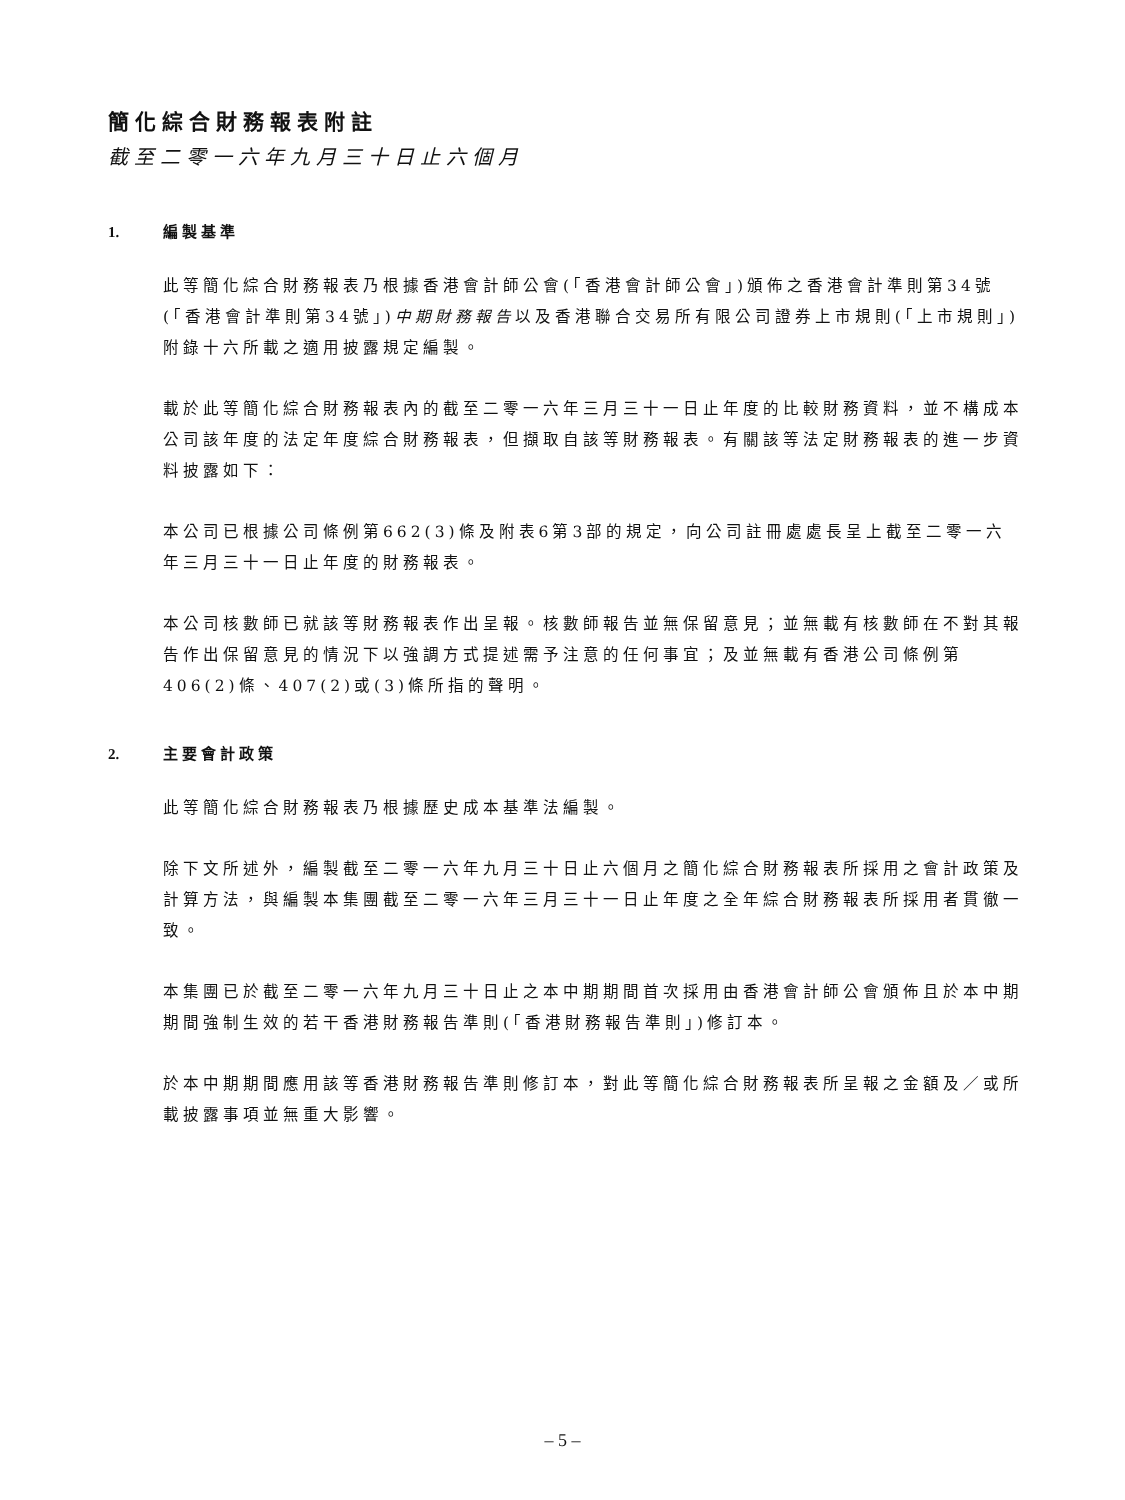簡化綜合財務報表附註
截至二零一六年九月三十日止六個月
1. 編製基準
此等簡化綜合財務報表乃根據香港會計師公會(「香港會計師公會」)頒佈之香港會計準則第34號(「香港會計準則第34號」)中期財務報告以及香港聯合交易所有限公司證券上市規則(「上市規則」)附錄十六所載之適用披露規定編製。
載於此等簡化綜合財務報表內的截至二零一六年三月三十一日止年度的比較財務資料，並不構成本公司該年度的法定年度綜合財務報表，但擷取自該等財務報表。有關該等法定財務報表的進一步資料披露如下：
本公司已根據公司條例第662(3)條及附表6第3部的規定，向公司註冊處處長呈上截至二零一六年三月三十一日止年度的財務報表。
本公司核數師已就該等財務報表作出呈報。核數師報告並無保留意見；並無載有核數師在不對其報告作出保留意見的情況下以強調方式提述需予注意的任何事宜；及並無載有香港公司條例第406(2)條、407(2)或(3)條所指的聲明。
2. 主要會計政策
此等簡化綜合財務報表乃根據歷史成本基準法編製。
除下文所述外，編製截至二零一六年九月三十日止六個月之簡化綜合財務報表所採用之會計政策及計算方法，與編製本集團截至二零一六年三月三十一日止年度之全年綜合財務報表所採用者貫徹一致。
本集團已於截至二零一六年九月三十日止之本中期期間首次採用由香港會計師公會頒佈且於本中期期間強制生效的若干香港財務報告準則(「香港財務報告準則」)修訂本。
於本中期期間應用該等香港財務報告準則修訂本，對此等簡化綜合財務報表所呈報之金額及／或所載披露事項並無重大影響。
– 5 –